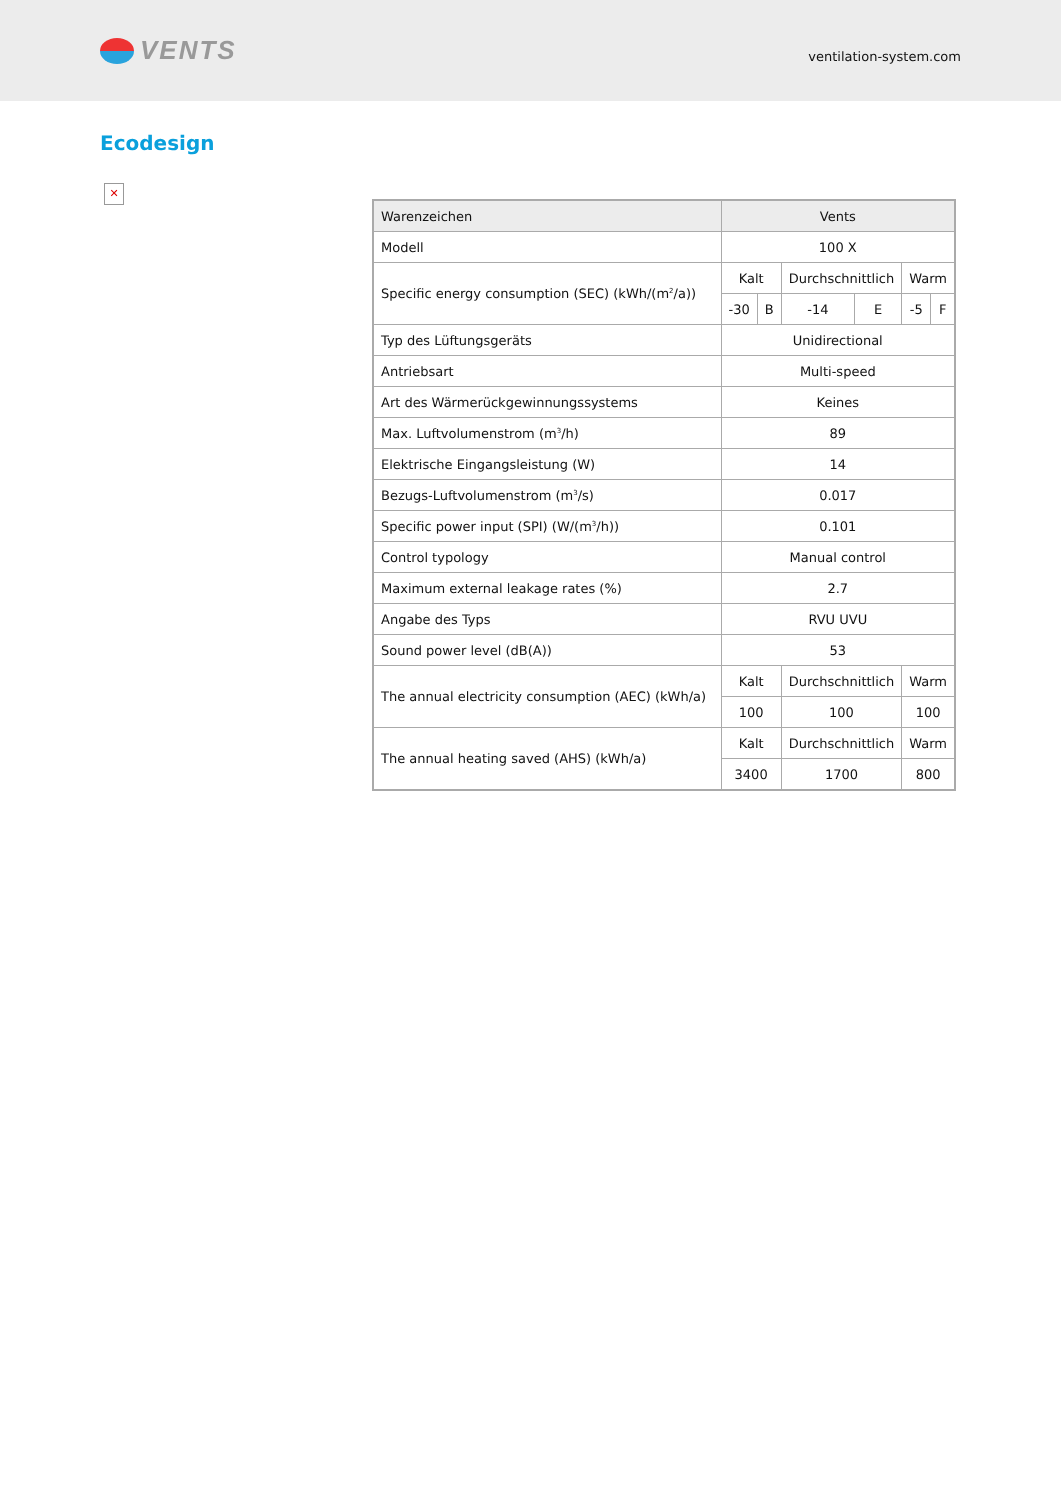VENTS
ventilation-system.com
Ecodesign
✕
| Warenzeichen | Vents | | | | | |
| Modell | 100 X | | | | | |
| Specific energy consumption (SEC) (kWh/(m<sup>2</sup>/a)) | Kalt | | Durchschnittlich | | Warm | |
| | -30 | B | -14 | E | -5 | F |
| Typ des Lüftungsgeräts | Unidirectional | | | | | |
| Antriebsart | Multi-speed | | | | | |
| Art des Wärmerückgewinnungssystems | Keines | | | | | |
| Max. Luftvolumenstrom (m<sup>3</sup>/h) | 89 | | | | | |
| Elektrische Eingangsleistung (W) | 14 | | | | | |
| Bezugs-Luftvolumenstrom (m<sup>3</sup>/s) | 0.017 | | | | | |
| Specific power input (SPI) (W/(m<sup>3</sup>/h)) | 0.101 | | | | | |
| Control typology | Manual control | | | | | |
| Maximum external leakage rates (%) | 2.7 | | | | | |
| Angabe des Typs | RVU UVU | | | | | |
| Sound power level (dB(A)) | 53 | | | | | |
| The annual electricity consumption (AEC) (kWh/a) | Kalt | | Durchschnittlich | | Warm | |
| | 100 | | 100 | | 100 | |
| The annual heating saved (AHS) (kWh/a) | Kalt | | Durchschnittlich | | Warm | |
| | 3400 | | 1700 | | 800 | |